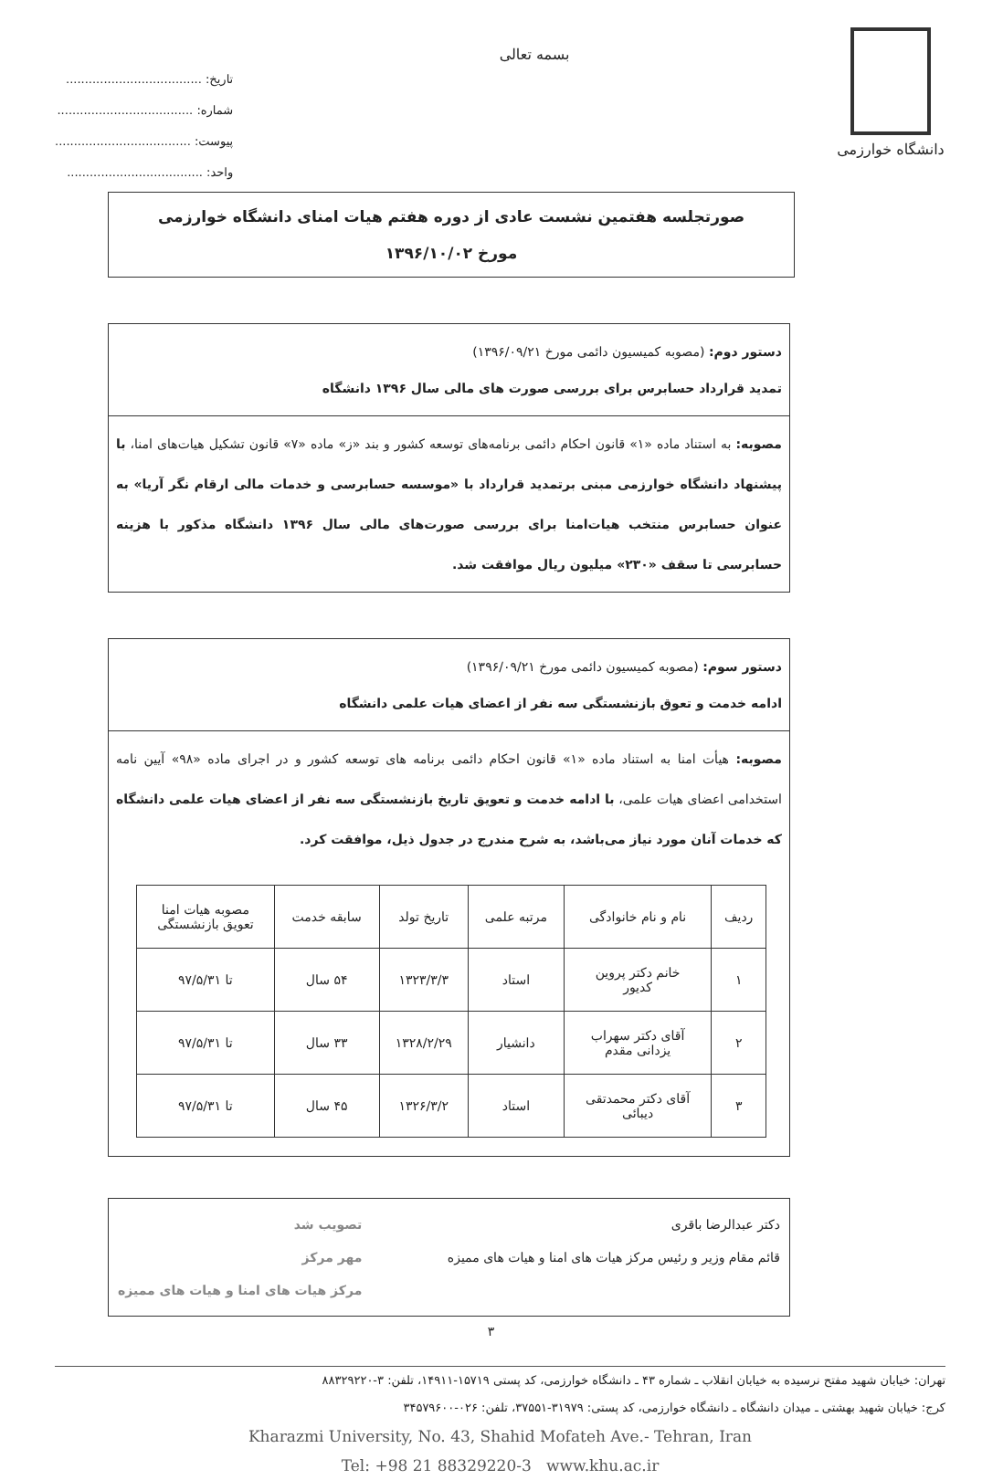دانشگاه خوارزمی
بسمه تعالی
تاریخ: ....................................
شماره: ....................................
پیوست: ....................................
واحد: ....................................
صورتجلسه هفتمین نشست عادی از دوره هفتم هیات امنای دانشگاه خوارزمی
مورخ ۱۳۹۶/۱۰/۰۲
دستور دوم: (مصوبه کمیسیون دائمی مورخ ۱۳۹۶/۰۹/۲۱)
تمدید قرارداد حسابرس برای بررسی صورت های مالی سال ۱۳۹۶ دانشگاه
مصوبه: به استناد ماده «۱» قانون احکام دائمی برنامه‌های توسعه کشور و بند «ز» ماده «۷» قانون تشکیل هیات‌های امنا، با پیشنهاد دانشگاه خوارزمی مبنی برتمدید قرارداد با «موسسه حسابرسی و خدمات مالی ارقام نگر آریا» به عنوان حسابرس منتخب هیات‌امنا برای بررسی صورت‌های مالی سال ۱۳۹۶ دانشگاه مذکور با هزینه حسابرسی تا سقف «۲۳۰» میلیون ریال موافقت شد.
دستور سوم: (مصوبه کمیسیون دائمی مورخ ۱۳۹۶/۰۹/۲۱)
ادامه خدمت و تعوق بازنشستگی سه نفر از اعضای هیات علمی دانشگاه
مصوبه: هیأت امنا به استناد ماده «۱» قانون احکام دائمی برنامه های توسعه کشور و در اجرای ماده «۹۸» آیین نامه استخدامی اعضای هیات علمی، با ادامه خدمت و تعویق تاریخ بازنشستگی سه نفر از اعضای هیات علمی دانشگاه که خدمات آنان مورد نیاز می‌باشد، به شرح مندرج در جدول ذیل، موافقت کرد.
| ردیف | نام و نام خانوادگی | مرتبه علمی | تاریخ تولد | سابقه خدمت | مصوبه هیات امنا تعویق بازنشستگی |
| --- | --- | --- | --- | --- | --- |
| ۱ | خانم دکتر پروین کدیور | استاد | ۱۳۲۳/۳/۳ | ۵۴ سال | تا ۹۷/۵/۳۱ |
| ۲ | آقای دکتر سهراب یزدانی مقدم | دانشیار | ۱۳۲۸/۲/۲۹ | ۳۳ سال | تا ۹۷/۵/۳۱ |
| ۳ | آقای دکتر محمدتقی دیبائی | استاد | ۱۳۲۶/۳/۲ | ۴۵ سال | تا ۹۷/۵/۳۱ |
دکتر عبدالرضا باقری
قائم مقام وزیر و رئیس مرکز هیات های امنا و هیات های ممیزه
تصویب شد
مهر مرکز
مرکز هیات های امنا و هیات های ممیزه
۳
تهران: خیابان شهید مفتح نرسیده به خیابان انقلاب ـ شماره ۴۳ ـ دانشگاه خوارزمی، کد پستی ۱۵۷۱۹-۱۴۹۱۱، تلفن: ۳-۸۸۳۲۹۲۲۰
کرج: خیابان شهید بهشتی ـ میدان دانشگاه ـ دانشگاه خوارزمی، کد پستی: ۳۱۹۷۹-۳۷۵۵۱، تلفن: ۰۲۶-۳۴۵۷۹۶۰۰
Kharazmi University, No. 43, Shahid Mofateh Ave.- Tehran, Iran
Tel: +98 21 88329220-3 www.khu.ac.ir